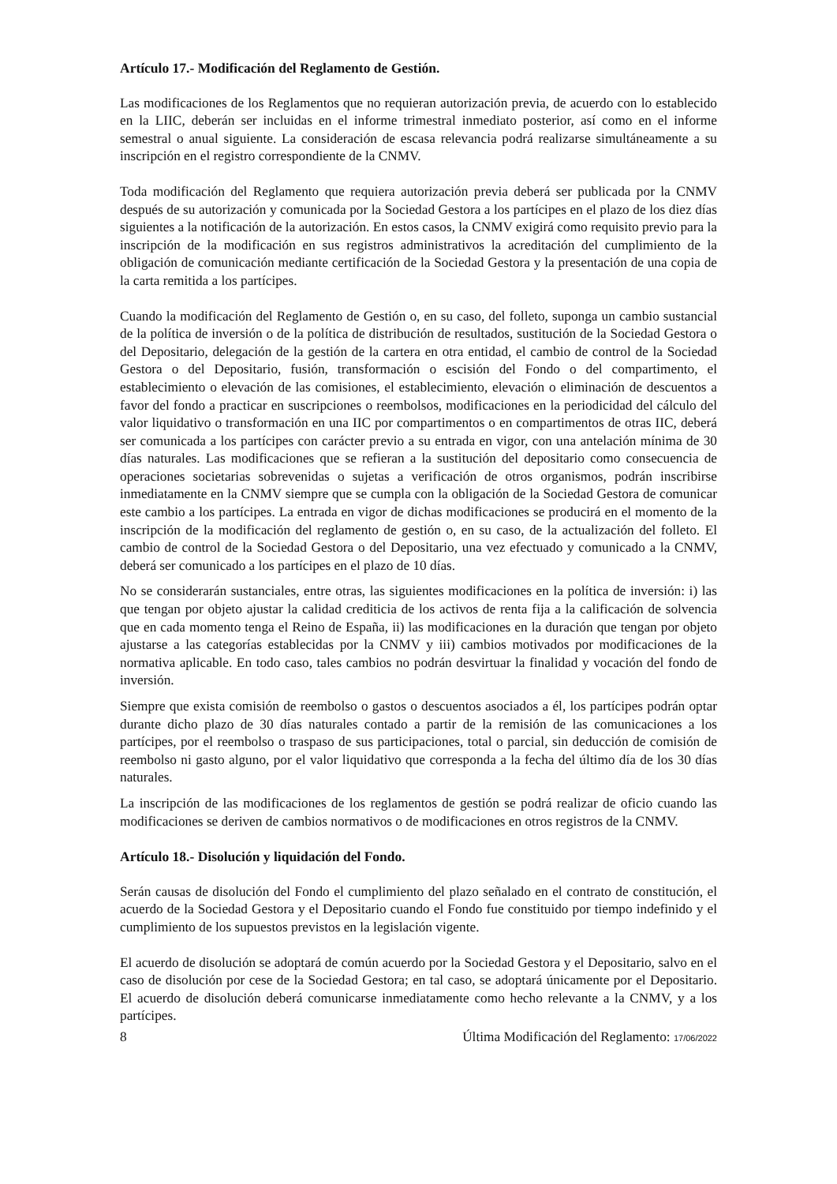Artículo 17.- Modificación del Reglamento de Gestión.
Las modificaciones de los Reglamentos que no requieran autorización previa, de acuerdo con lo establecido en la LIIC, deberán ser incluidas en el informe trimestral inmediato posterior, así como en el informe semestral o anual siguiente. La consideración de escasa relevancia podrá realizarse simultáneamente a su inscripción en el registro correspondiente de la CNMV.
Toda modificación del Reglamento que requiera autorización previa deberá ser publicada por la CNMV después de su autorización y comunicada por la Sociedad Gestora a los partícipes en el plazo de los diez días siguientes a la notificación de la autorización. En estos casos, la CNMV exigirá como requisito previo para la inscripción de la modificación en sus registros administrativos la acreditación del cumplimiento de la obligación de comunicación mediante certificación de la Sociedad Gestora y la presentación de una copia de la carta remitida a los partícipes.
Cuando la modificación del Reglamento de Gestión o, en su caso, del folleto, suponga un cambio sustancial de la política de inversión o de la política de distribución de resultados, sustitución de la Sociedad Gestora o del Depositario, delegación de la gestión de la cartera en otra entidad, el cambio de control de la Sociedad Gestora o del Depositario, fusión, transformación o escisión del Fondo o del compartimento, el establecimiento o elevación de las comisiones, el establecimiento, elevación o eliminación de descuentos a favor del fondo a practicar en suscripciones o reembolsos, modificaciones en la periodicidad del cálculo del valor liquidativo o transformación en una IIC por compartimentos o en compartimentos de otras IIC, deberá ser comunicada a los partícipes con carácter previo a su entrada en vigor, con una antelación mínima de 30 días naturales. Las modificaciones que se refieran a la sustitución del depositario como consecuencia de operaciones societarias sobrevenidas o sujetas a verificación de otros organismos, podrán inscribirse inmediatamente en la CNMV siempre que se cumpla con la obligación de la Sociedad Gestora de comunicar este cambio a los partícipes. La entrada en vigor de dichas modificaciones se producirá en el momento de la inscripción de la modificación del reglamento de gestión o, en su caso, de la actualización del folleto. El cambio de control de la Sociedad Gestora o del Depositario, una vez efectuado y comunicado a la CNMV, deberá ser comunicado a los partícipes en el plazo de 10 días.
No se considerarán sustanciales, entre otras, las siguientes modificaciones en la política de inversión: i) las que tengan por objeto ajustar la calidad crediticia de los activos de renta fija a la calificación de solvencia que en cada momento tenga el Reino de España, ii) las modificaciones en la duración que tengan por objeto ajustarse a las categorías establecidas por la CNMV y iii) cambios motivados por modificaciones de la normativa aplicable. En todo caso, tales cambios no podrán desvirtuar la finalidad y vocación del fondo de inversión.
Siempre que exista comisión de reembolso o gastos o descuentos asociados a él, los partícipes podrán optar durante dicho plazo de 30 días naturales contado a partir de la remisión de las comunicaciones a los partícipes, por el reembolso o traspaso de sus participaciones, total o parcial, sin deducción de comisión de reembolso ni gasto alguno, por el valor liquidativo que corresponda a la fecha del último día de los 30 días naturales.
La inscripción de las modificaciones de los reglamentos de gestión se podrá realizar de oficio cuando las modificaciones se deriven de cambios normativos o de modificaciones en otros registros de la CNMV.
Artículo 18.- Disolución y liquidación del Fondo.
Serán causas de disolución del Fondo el cumplimiento del plazo señalado en el contrato de constitución, el acuerdo de la Sociedad Gestora y el Depositario cuando el Fondo fue constituido por tiempo indefinido y el cumplimiento de los supuestos previstos en la legislación vigente.
El acuerdo de disolución se adoptará de común acuerdo por la Sociedad Gestora y el Depositario, salvo en el caso de disolución por cese de la Sociedad Gestora; en tal caso, se adoptará únicamente por el Depositario. El acuerdo de disolución deberá comunicarse inmediatamente como hecho relevante a la CNMV, y a los partícipes.
8 Última Modificación del Reglamento: 17/06/2022